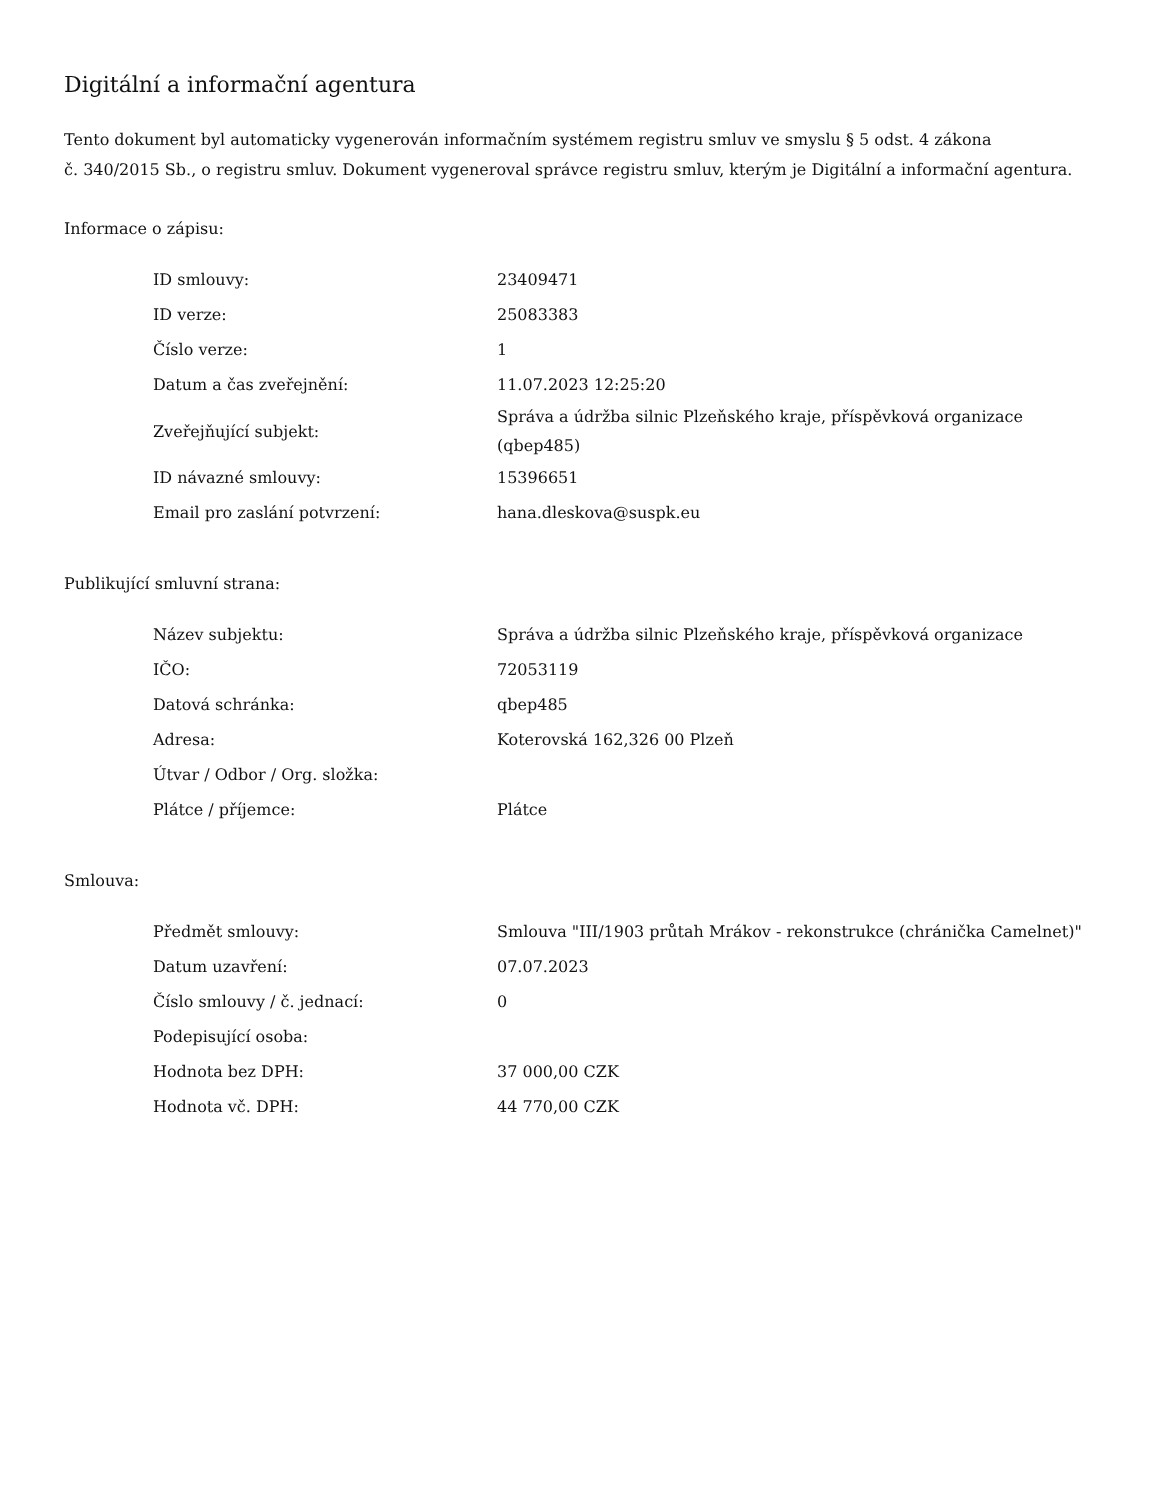Digitální a informační agentura
Tento dokument byl automaticky vygenerován informačním systémem registru smluv ve smyslu § 5 odst. 4 zákona
č. 340/2015 Sb., o registru smluv. Dokument vygeneroval správce registru smluv, kterým je Digitální a informační agentura.
Informace o zápisu:
| ID smlouvy: | 23409471 |
| ID verze: | 25083383 |
| Číslo verze: | 1 |
| Datum a čas zveřejnění: | 11.07.2023 12:25:20 |
| Zveřejňující subjekt: | Správa a údržba silnic Plzeňského kraje, příspěvková organizace (qbep485) |
| ID návazné smlouvy: | 15396651 |
| Email pro zaslání potvrzení: | hana.dleskova@suspk.eu |
Publikující smluvní strana:
| Název subjektu: | Správa a údržba silnic Plzeňského kraje, příspěvková organizace |
| IČO: | 72053119 |
| Datová schránka: | qbep485 |
| Adresa: | Koterovská 162,326 00 Plzeň |
| Útvar / Odbor / Org. složka: | |
| Plátce / příjemce: | Plátce |
Smlouva:
| Předmět smlouvy: | Smlouva "III/1903 průtah Mrákov - rekonstrukce (chránička Camelnet)" |
| Datum uzavření: | 07.07.2023 |
| Číslo smlouvy / č. jednací: | 0 |
| Podepisující osoba: | |
| Hodnota bez DPH: | 37 000,00 CZK |
| Hodnota vč. DPH: | 44 770,00 CZK |